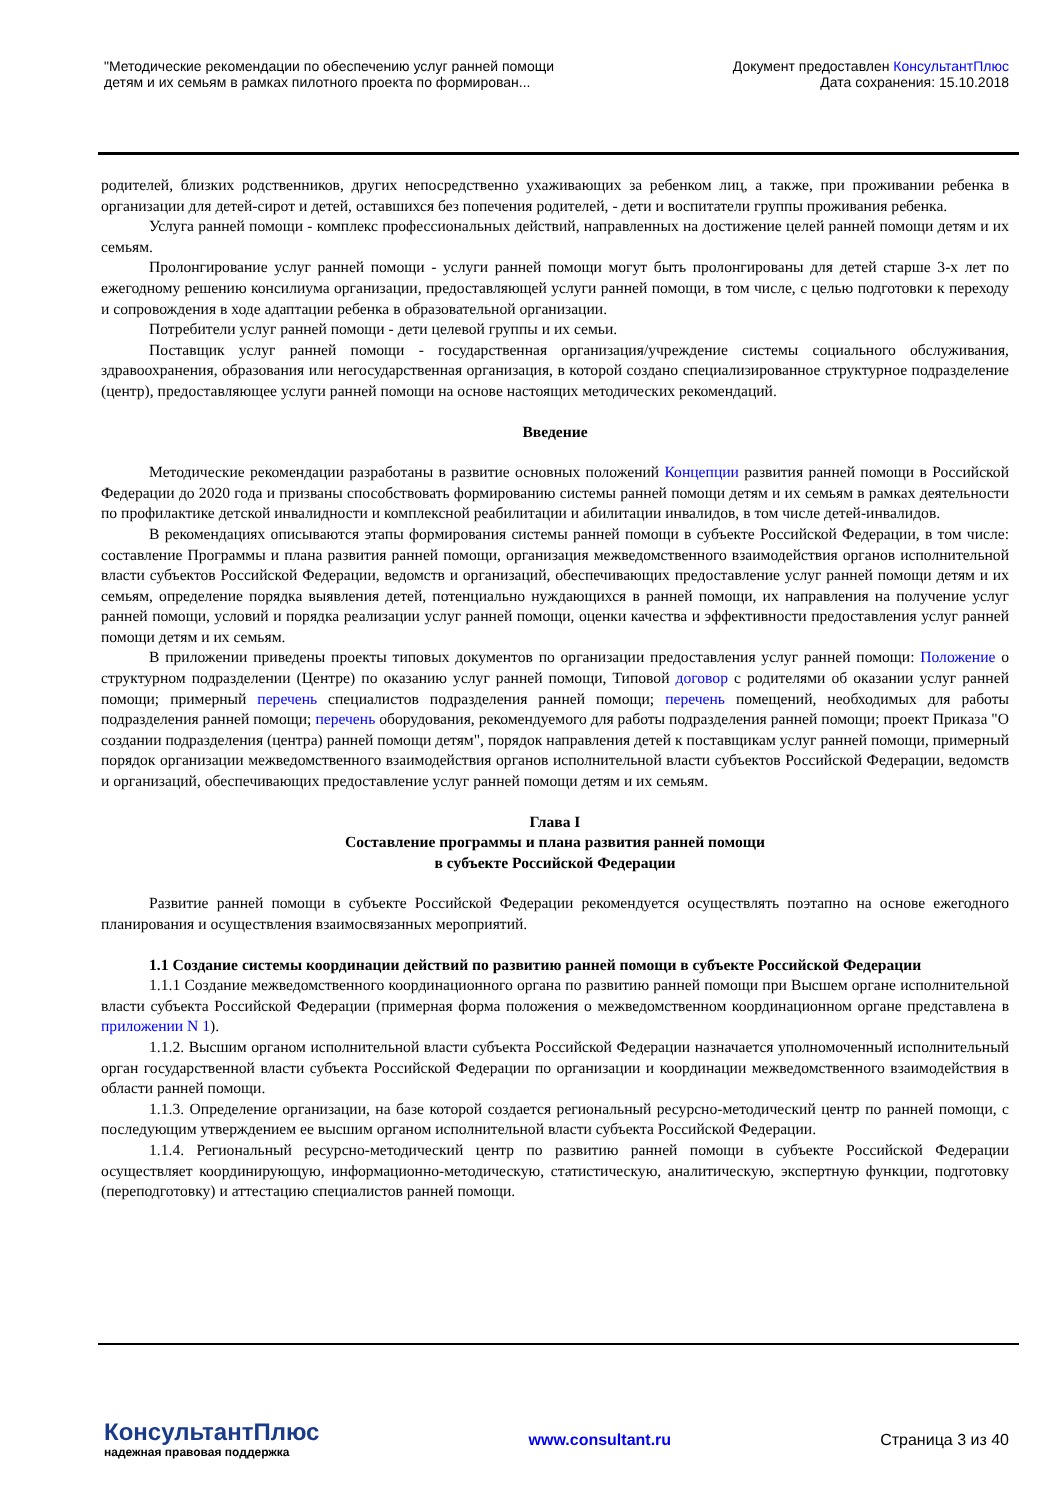"Методические рекомендации по обеспечению услуг ранней помощи
детям и их семьям в рамках пилотного проекта по формирован...
Документ предоставлен КонсультантПлюс
Дата сохранения: 15.10.2018
родителей, близких родственников, других непосредственно ухаживающих за ребенком лиц, а также, при проживании ребенка в организации для детей-сирот и детей, оставшихся без попечения родителей, - дети и воспитатели группы проживания ребенка.
Услуга ранней помощи - комплекс профессиональных действий, направленных на достижение целей ранней помощи детям и их семьям.
Пролонгирование услуг ранней помощи - услуги ранней помощи могут быть пролонгированы для детей старше 3-х лет по ежегодному решению консилиума организации, предоставляющей услуги ранней помощи, в том числе, с целью подготовки к переходу и сопровождения в ходе адаптации ребенка в образовательной организации.
Потребители услуг ранней помощи - дети целевой группы и их семьи.
Поставщик услуг ранней помощи - государственная организация/учреждение системы социального обслуживания, здравоохранения, образования или негосударственная организация, в которой создано специализированное структурное подразделение (центр), предоставляющее услуги ранней помощи на основе настоящих методических рекомендаций.
Введение
Методические рекомендации разработаны в развитие основных положений Концепции развития ранней помощи в Российской Федерации до 2020 года и призваны способствовать формированию системы ранней помощи детям и их семьям в рамках деятельности по профилактике детской инвалидности и комплексной реабилитации и абилитации инвалидов, в том числе детей-инвалидов.
В рекомендациях описываются этапы формирования системы ранней помощи в субъекте Российской Федерации, в том числе: составление Программы и плана развития ранней помощи, организация межведомственного взаимодействия органов исполнительной власти субъектов Российской Федерации, ведомств и организаций, обеспечивающих предоставление услуг ранней помощи детям и их семьям, определение порядка выявления детей, потенциально нуждающихся в ранней помощи, их направления на получение услуг ранней помощи, условий и порядка реализации услуг ранней помощи, оценки качества и эффективности предоставления услуг ранней помощи детям и их семьям.
В приложении приведены проекты типовых документов по организации предоставления услуг ранней помощи: Положение о структурном подразделении (Центре) по оказанию услуг ранней помощи, Типовой договор с родителями об оказании услуг ранней помощи; примерный перечень специалистов подразделения ранней помощи; перечень помещений, необходимых для работы подразделения ранней помощи; перечень оборудования, рекомендуемого для работы подразделения ранней помощи; проект Приказа "О создании подразделения (центра) ранней помощи детям", порядок направления детей к поставщикам услуг ранней помощи, примерный порядок организации межведомственного взаимодействия органов исполнительной власти субъектов Российской Федерации, ведомств и организаций, обеспечивающих предоставление услуг ранней помощи детям и их семьям.
Глава I
Составление программы и плана развития ранней помощи
в субъекте Российской Федерации
Развитие ранней помощи в субъекте Российской Федерации рекомендуется осуществлять поэтапно на основе ежегодного планирования и осуществления взаимосвязанных мероприятий.
1.1 Создание системы координации действий по развитию ранней помощи в субъекте Российской Федерации
1.1.1 Создание межведомственного координационного органа по развитию ранней помощи при Высшем органе исполнительной власти субъекта Российской Федерации (примерная форма положения о межведомственном координационном органе представлена в приложении N 1).
1.1.2. Высшим органом исполнительной власти субъекта Российской Федерации назначается уполномоченный исполнительный орган государственной власти субъекта Российской Федерации по организации и координации межведомственного взаимодействия в области ранней помощи.
1.1.3. Определение организации, на базе которой создается региональный ресурсно-методический центр по ранней помощи, с последующим утверждением ее высшим органом исполнительной власти субъекта Российской Федерации.
1.1.4. Региональный ресурсно-методический центр по развитию ранней помощи в субъекте Российской Федерации осуществляет координирующую, информационно-методическую, статистическую, аналитическую, экспертную функции, подготовку (переподготовку) и аттестацию специалистов ранней помощи.
КонсультантПлюс
надежная правовая поддержка
www.consultant.ru Страница 3 из 40